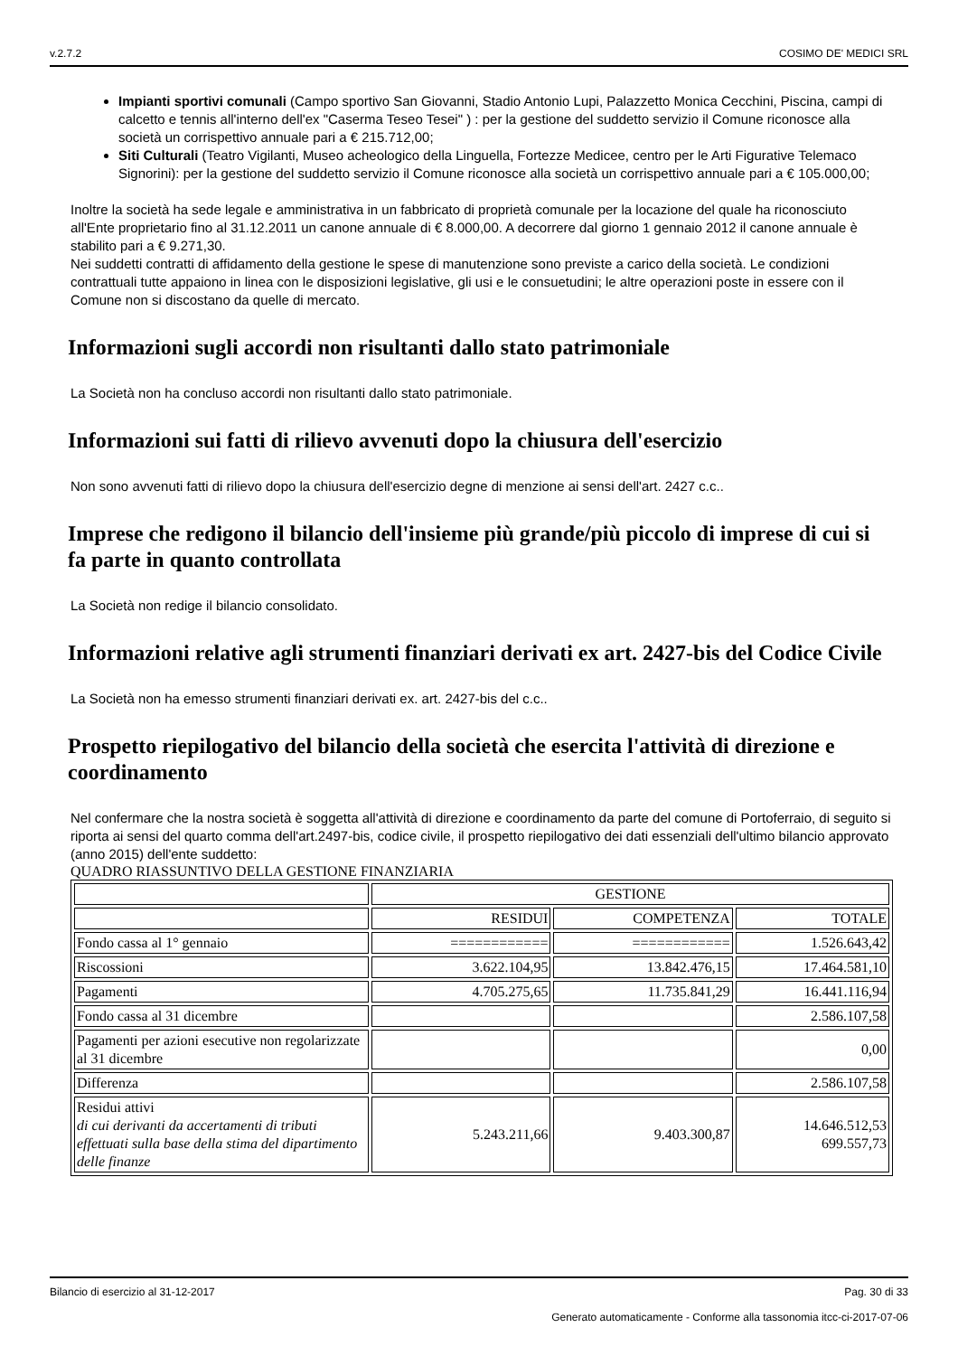v.2.7.2 COSIMO DE' MEDICI SRL
Impianti sportivi comunali (Campo sportivo San Giovanni, Stadio Antonio Lupi, Palazzetto Monica Cecchini, Piscina, campi di calcetto e tennis all'interno dell'ex "Caserma Teseo Tesei" ) : per la gestione del suddetto servizio il Comune riconosce alla società un corrispettivo annuale pari a € 215.712,00;
Siti Culturali (Teatro Vigilanti, Museo acheologico della Linguella, Fortezze Medicee, centro per le Arti Figurative Telemaco Signorini): per la gestione del suddetto servizio il Comune riconosce alla società un corrispettivo annuale pari a € 105.000,00;
Inoltre la società ha sede legale e amministrativa in un fabbricato di proprietà comunale per la locazione del quale ha riconosciuto all'Ente proprietario fino al 31.12.2011 un canone annuale di € 8.000,00. A decorrere dal giorno 1 gennaio 2012 il canone annuale è stabilito pari a € 9.271,30.
Nei suddetti contratti di affidamento della gestione le spese di manutenzione sono previste a carico della società. Le condizioni contrattuali tutte appaiono in linea con le disposizioni legislative, gli usi e le consuetudini; le altre operazioni poste in essere con il Comune non si discostano da quelle di mercato.
Informazioni sugli accordi non risultanti dallo stato patrimoniale
La Società non ha concluso accordi non risultanti dallo stato patrimoniale.
Informazioni sui fatti di rilievo avvenuti dopo la chiusura dell'esercizio
Non sono avvenuti fatti di rilievo dopo la chiusura dell'esercizio degne di menzione ai sensi dell'art. 2427 c.c..
Imprese che redigono il bilancio dell'insieme più grande/più piccolo di imprese di cui si fa parte in quanto controllata
La Società non redige il bilancio consolidato.
Informazioni relative agli strumenti finanziari derivati ex art. 2427-bis del Codice Civile
La Società non ha emesso strumenti finanziari derivati ex. art. 2427-bis del c.c..
Prospetto riepilogativo del bilancio della società che esercita l'attività di direzione e coordinamento
Nel confermare che la nostra società è soggetta all'attività di direzione e coordinamento da parte del comune di Portoferraio, di seguito si riporta ai sensi del quarto comma dell'art.2497-bis, codice civile, il prospetto riepilogativo dei dati essenziali dell'ultimo bilancio approvato (anno 2015) dell'ente suddetto:
QUADRO RIASSUNTIVO DELLA GESTIONE FINANZIARIA
| | GESTIONE | | |
| | RESIDUI | COMPETENZA | TOTALE |
| Fondo cassa al 1° gennaio | ============ | ============ | 1.526.643,42 |
| Riscossioni | 3.622.104,95 | 13.842.476,15 | 17.464.581,10 |
| Pagamenti | 4.705.275,65 | 11.735.841,29 | 16.441.116,94 |
| Fondo cassa al 31 dicembre | | | 2.586.107,58 |
| Pagamenti per azioni esecutive non regolarizzate al 31 dicembre | | | 0,00 |
| Differenza | | | 2.586.107,58 |
| Residui attivi di cui derivanti da accertamenti di tributi effettuati sulla base della stima del dipartimento delle finanze | 5.243.211,66 | 9.403.300,87 | 14.646.512,53 699.557,73 |
Bilancio di esercizio al 31-12-2017 Pag. 30 di 33
Generato automaticamente - Conforme alla tassonomia itcc-ci-2017-07-06